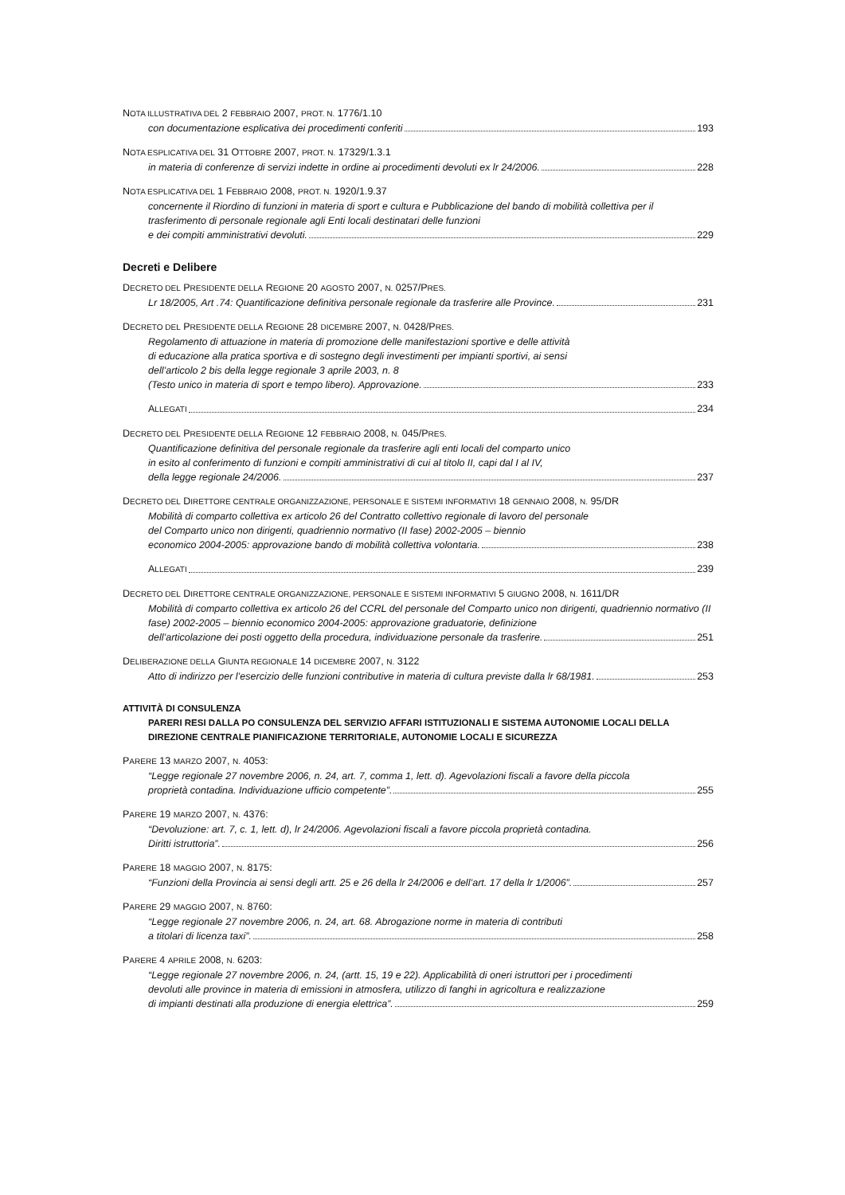NOTA ILLUSTRATIVA DEL 2 FEBBRAIO 2007, PROT. N. 1776/1.10
con documentazione esplicativa dei procedimenti conferiti 193
NOTA ESPLICATIVA DEL 31 OTTOBRE 2007, PROT. N. 17329/1.3.1
in materia di conferenze di servizi indette in ordine ai procedimenti devoluti ex lr 24/2006. 228
NOTA ESPLICATIVA DEL 1 FEBBRAIO 2008, PROT. N. 1920/1.9.37
concernente il Riordino di funzioni in materia di sport e cultura e Pubblicazione del bando di mobilità collettiva per il trasferimento di personale regionale agli Enti locali destinatari delle funzioni
e dei compiti amministrativi devoluti. 229
Decreti e Delibere
DECRETO DEL PRESIDENTE DELLA REGIONE 20 AGOSTO 2007, N. 0257/PRES.
Lr 18/2005, Art .74: Quantificazione definitiva personale regionale da trasferire alle Province. 231
DECRETO DEL PRESIDENTE DELLA REGIONE 28 DICEMBRE 2007, N. 0428/PRES.
Regolamento di attuazione in materia di promozione delle manifestazioni sportive e delle attività
di educazione alla pratica sportiva e di sostegno degli investimenti per impianti sportivi, ai sensi
dell’articolo 2 bis della legge regionale 3 aprile 2003, n. 8
(Testo unico in materia di sport e tempo libero). Approvazione. 233
ALLEGATI 234
DECRETO DEL PRESIDENTE DELLA REGIONE 12 FEBBRAIO 2008, N. 045/PRES.
Quantificazione definitiva del personale regionale da trasferire agli enti locali del comparto unico
in esito al conferimento di funzioni e compiti amministrativi di cui al titolo II, capi dal I al IV,
della legge regionale 24/2006. 237
DECRETO DEL DIRETTORE CENTRALE ORGANIZZAZIONE, PERSONALE E SISTEMI INFORMATIVI 18 GENNAIO 2008, N. 95/DR
Mobilità di comparto collettiva ex articolo 26 del Contratto collettivo regionale di lavoro del personale
del Comparto unico non dirigenti, quadriennio normativo (II fase) 2002-2005 – biennio
economico 2004-2005: approvazione bando di mobilità collettiva volontaria. 238
ALLEGATI 239
DECRETO DEL DIRETTORE CENTRALE ORGANIZZAZIONE, PERSONALE E SISTEMI INFORMATIVI 5 GIUGNO 2008, N. 1611/DR
Mobilità di comparto collettiva ex articolo 26 del CCRL del personale del Comparto unico non dirigenti, quadriennio normativo (II fase) 2002-2005 – biennio economico 2004-2005: approvazione graduatorie, definizione
dell’articolazione dei posti oggetto della procedura, individuazione personale da trasferire. 251
DELIBERAZIONE DELLA GIUNTA REGIONALE 14 DICEMBRE 2007, N. 3122
Atto di indirizzo per l’esercizio delle funzioni contributive in materia di cultura previste dalla lr 68/1981. 253
ATTIVITÀ DI CONSULENZA
PARERI RESI DALLA PO CONSULENZA DEL SERVIZIO AFFARI ISTITUZIONALI E SISTEMA AUTONOMIE LOCALI DELLA DIREZIONE CENTRALE PIANIFICAZIONE TERRITORIALE, AUTONOMIE LOCALI E SICUREZZA
PARERE 13 MARZO 2007, N. 4053:
“Legge regionale 27 novembre 2006, n. 24, art. 7, comma 1, lett. d). Agevolazioni fiscali a favore della piccola
proprietà contadina. Individuazione ufficio competente”. 255
PARERE 19 MARZO 2007, N. 4376:
“Devoluzione: art. 7, c. 1, lett. d), lr 24/2006. Agevolazioni fiscali a favore piccola proprietà contadina.
Diritti istruttoria”. 256
PARERE 18 MAGGIO 2007, N. 8175:
“Funzioni della Provincia ai sensi degli artt. 25 e 26 della lr 24/2006 e dell’art. 17 della lr 1/2006”. 257
PARERE 29 MAGGIO 2007, N. 8760:
“Legge regionale 27 novembre 2006, n. 24, art. 68. Abrogazione norme in materia di contributi
a titolari di licenza taxi”. 258
PARERE 4 APRILE 2008, N. 6203:
“Legge regionale 27 novembre 2006, n. 24, (artt. 15, 19 e 22). Applicabilità di oneri istruttori per i procedimenti
devoluti alle province in materia di emissioni in atmosfera, utilizzo di fanghi in agricoltura e realizzazione
di impianti destinati alla produzione di energia elettrica”. 259